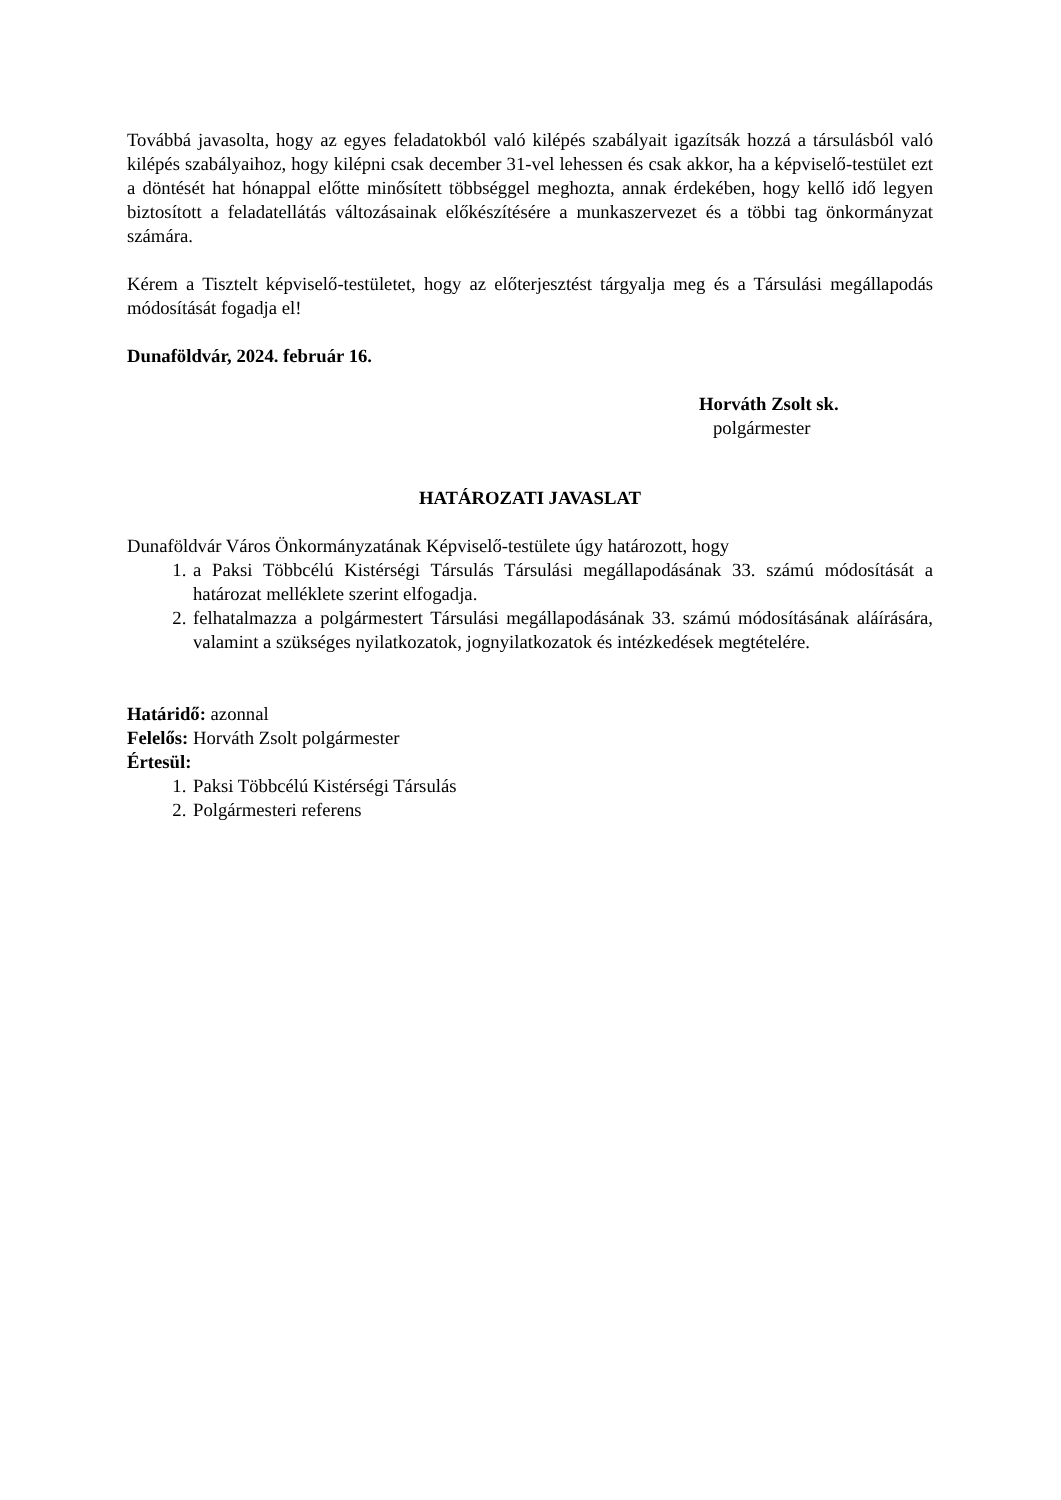Továbbá javasolta, hogy az egyes feladatokból való kilépés szabályait igazítsák hozzá a társulásból való kilépés szabályaihoz, hogy kilépni csak december 31-vel lehessen és csak akkor, ha a képviselő-testület ezt a döntését hat hónappal előtte minősített többséggel meghozta, annak érdekében, hogy kellő idő legyen biztosított a feladatellátás változásainak előkészítésére a munkaszervezet és a többi tag önkormányzat számára.
Kérem a Tisztelt képviselő-testületet, hogy az előterjesztést tárgyalja meg és a Társulási megállapodás módosítását fogadja el!
Dunaföldvár, 2024. február 16.
Horváth Zsolt sk.
polgármester
HATÁROZATI JAVASLAT
Dunaföldvár Város Önkormányzatának Képviselő-testülete úgy határozott, hogy
1. a Paksi Többcélú Kistérségi Társulás Társulási megállapodásának 33. számú módosítását a határozat melléklete szerint elfogadja.
2. felhatalmazza a polgármestert Társulási megállapodásának 33. számú módosításának aláírására, valamint a szükséges nyilatkozatok, jognyilatkozatok és intézkedések megtételére.
Határidő: azonnal
Felelős: Horváth Zsolt polgármester
Értesül:
1. Paksi Többcélú Kistérségi Társulás
2. Polgármesteri referens